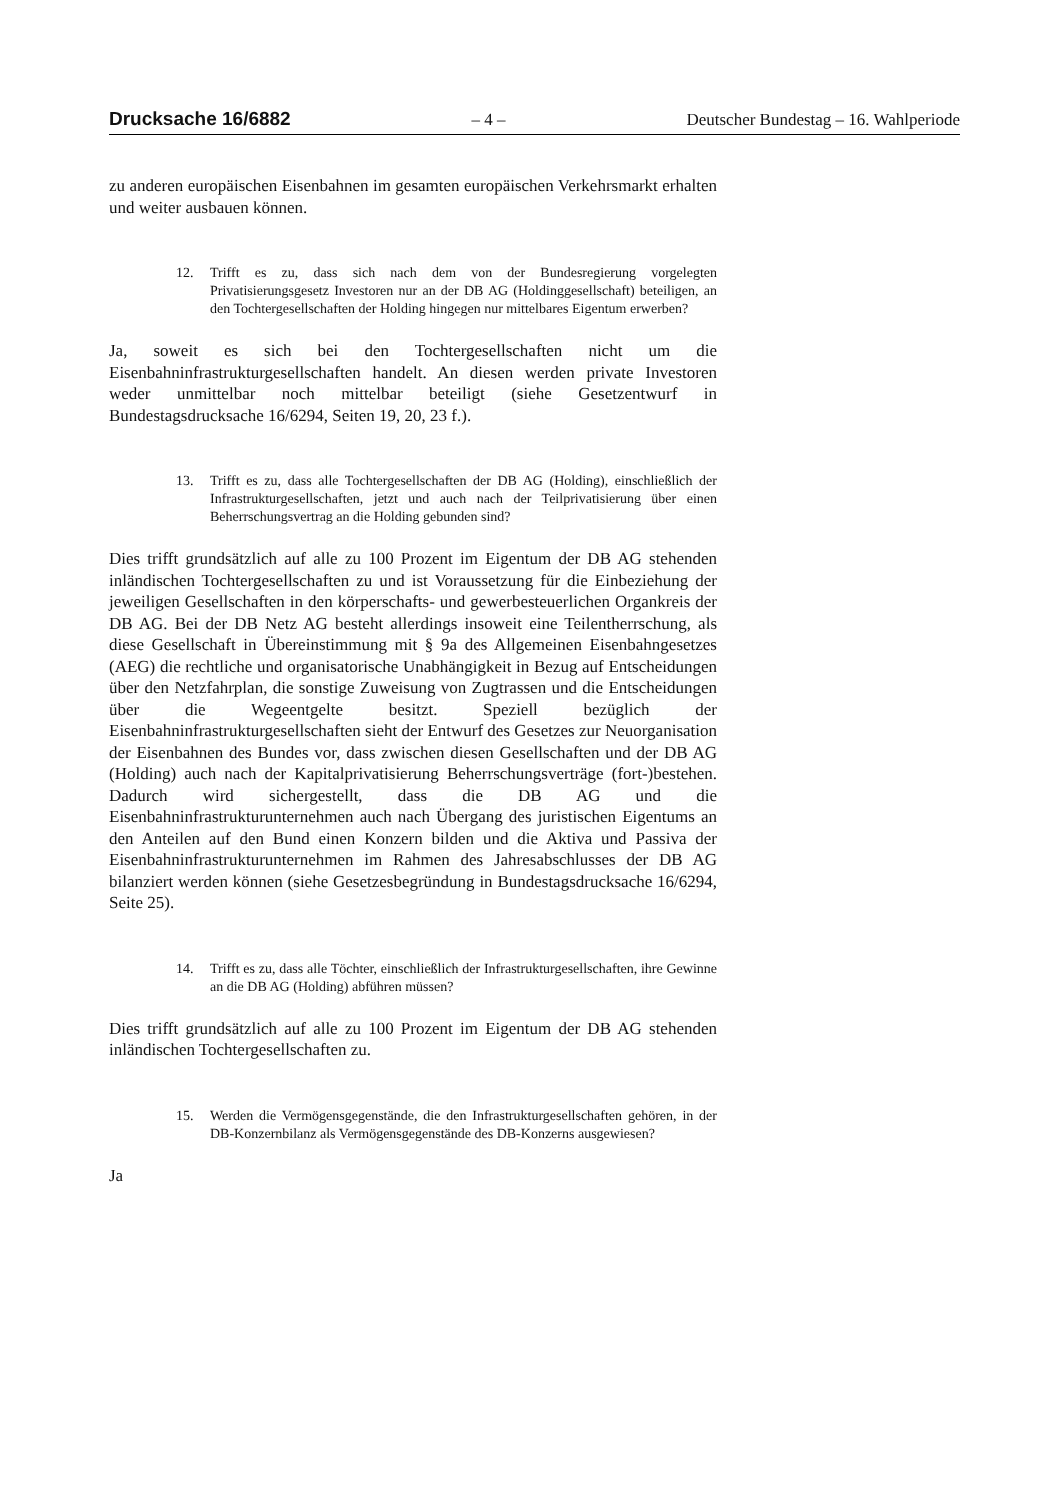Drucksache 16/6882 – 4 – Deutscher Bundestag – 16. Wahlperiode
zu anderen europäischen Eisenbahnen im gesamten europäischen Verkehrsmarkt erhalten und weiter ausbauen können.
12. Trifft es zu, dass sich nach dem von der Bundesregierung vorgelegten Privatisierungsgesetz Investoren nur an der DB AG (Holdinggesellschaft) beteiligen, an den Tochtergesellschaften der Holding hingegen nur mittelbares Eigentum erwerben?
Ja, soweit es sich bei den Tochtergesellschaften nicht um die Eisenbahninfrastrukturgesellschaften handelt. An diesen werden private Investoren weder unmittelbar noch mittelbar beteiligt (siehe Gesetzentwurf in Bundestagsdrucksache 16/6294, Seiten 19, 20, 23 f.).
13. Trifft es zu, dass alle Tochtergesellschaften der DB AG (Holding), einschließlich der Infrastrukturgesellschaften, jetzt und auch nach der Teilprivatisierung über einen Beherrschungsvertrag an die Holding gebunden sind?
Dies trifft grundsätzlich auf alle zu 100 Prozent im Eigentum der DB AG stehenden inländischen Tochtergesellschaften zu und ist Voraussetzung für die Einbeziehung der jeweiligen Gesellschaften in den körperschafts- und gewerbesteuerlichen Organkreis der DB AG. Bei der DB Netz AG besteht allerdings insoweit eine Teilentherrschung, als diese Gesellschaft in Übereinstimmung mit § 9a des Allgemeinen Eisenbahngesetzes (AEG) die rechtliche und organisatorische Unabhängigkeit in Bezug auf Entscheidungen über den Netzfahrplan, die sonstige Zuweisung von Zugtrassen und die Entscheidungen über die Wegeentgelte besitzt. Speziell bezüglich der Eisenbahninfrastrukturgesellschaften sieht der Entwurf des Gesetzes zur Neuorganisation der Eisenbahnen des Bundes vor, dass zwischen diesen Gesellschaften und der DB AG (Holding) auch nach der Kapitalprivatisierung Beherrschungsverträge (fort-)bestehen. Dadurch wird sichergestellt, dass die DB AG und die Eisenbahninfrastrukturunternehmen auch nach Übergang des juristischen Eigentums an den Anteilen auf den Bund einen Konzern bilden und die Aktiva und Passiva der Eisenbahninfrastrukturunternehmen im Rahmen des Jahresabschlusses der DB AG bilanziert werden können (siehe Gesetzesbegründung in Bundestagsdrucksache 16/6294, Seite 25).
14. Trifft es zu, dass alle Töchter, einschließlich der Infrastrukturgesellschaften, ihre Gewinne an die DB AG (Holding) abführen müssen?
Dies trifft grundsätzlich auf alle zu 100 Prozent im Eigentum der DB AG stehenden inländischen Tochtergesellschaften zu.
15. Werden die Vermögensgegenstände, die den Infrastrukturgesellschaften gehören, in der DB-Konzernbilanz als Vermögensgegenstände des DB-Konzerns ausgewiesen?
Ja